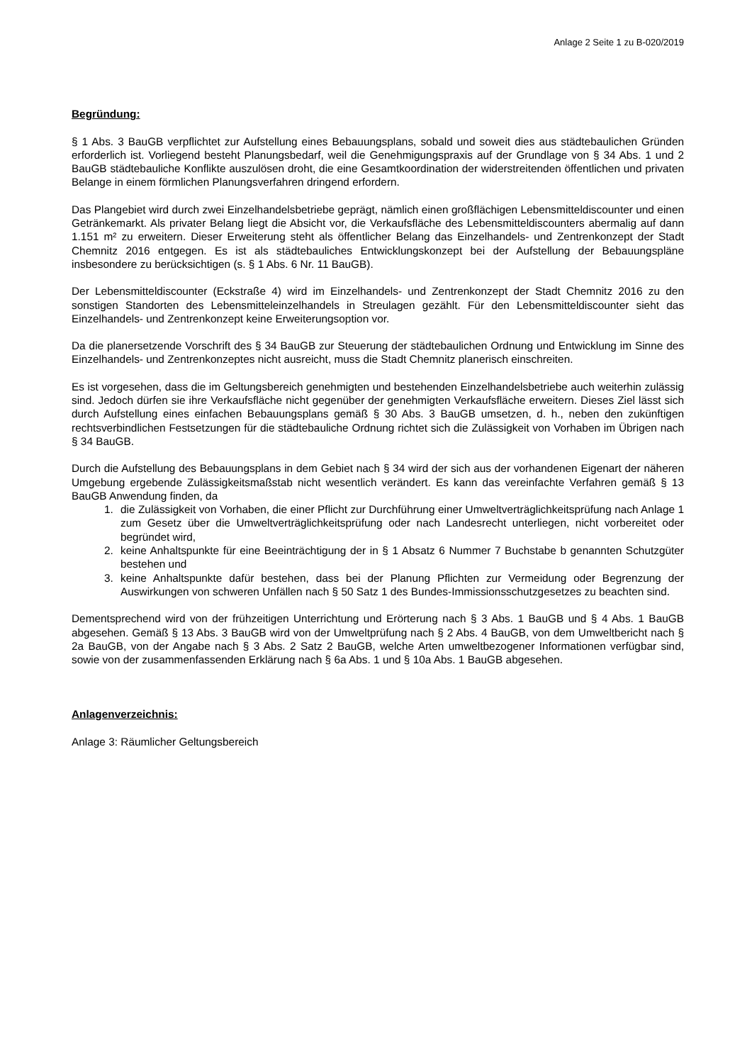Anlage 2 Seite 1 zu B-020/2019
Begründung:
§ 1 Abs. 3 BauGB verpflichtet zur Aufstellung eines Bebauungsplans, sobald und soweit dies aus städtebaulichen Gründen erforderlich ist. Vorliegend besteht Planungsbedarf, weil die Genehmigungspraxis auf der Grundlage von § 34 Abs. 1 und 2 BauGB städtebauliche Konflikte auszulösen droht, die eine Gesamtkoordination der widerstreitenden öffentlichen und privaten Belange in einem förmlichen Planungsverfahren dringend erfordern.
Das Plangebiet wird durch zwei Einzelhandelsbetriebe geprägt, nämlich einen großflächigen Lebensmitteldiscounter und einen Getränkemarkt. Als privater Belang liegt die Absicht vor, die Verkaufsfläche des Lebensmitteldiscounters abermalig auf dann 1.151 m² zu erweitern. Dieser Erweiterung steht als öffentlicher Belang das Einzelhandels- und Zentrenkonzept der Stadt Chemnitz 2016 entgegen. Es ist als städtebauliches Entwicklungskonzept bei der Aufstellung der Bebauungspläne insbesondere zu berücksichtigen (s. § 1 Abs. 6 Nr. 11 BauGB).
Der Lebensmitteldiscounter (Eckstraße 4) wird im Einzelhandels- und Zentrenkonzept der Stadt Chemnitz 2016 zu den sonstigen Standorten des Lebensmitteleinzelhandels in Streulagen gezählt. Für den Lebensmitteldiscounter sieht das Einzelhandels- und Zentrenkonzept keine Erweiterungsoption vor.
Da die planersetzende Vorschrift des § 34 BauGB zur Steuerung der städtebaulichen Ordnung und Entwicklung im Sinne des Einzelhandels- und Zentrenkonzeptes nicht ausreicht, muss die Stadt Chemnitz planerisch einschreiten.
Es ist vorgesehen, dass die im Geltungsbereich genehmigten und bestehenden Einzelhandelsbetriebe auch weiterhin zulässig sind. Jedoch dürfen sie ihre Verkaufsfläche nicht gegenüber der genehmigten Verkaufsfläche erweitern. Dieses Ziel lässt sich durch Aufstellung eines einfachen Bebauungsplans gemäß § 30 Abs. 3 BauGB umsetzen, d. h., neben den zukünftigen rechtsverbindlichen Festsetzungen für die städtebauliche Ordnung richtet sich die Zulässigkeit von Vorhaben im Übrigen nach § 34 BauGB.
Durch die Aufstellung des Bebauungsplans in dem Gebiet nach § 34 wird der sich aus der vorhandenen Eigenart der näheren Umgebung ergebende Zulässigkeitsmaßstab nicht wesentlich verändert. Es kann das vereinfachte Verfahren gemäß § 13 BauGB Anwendung finden, da
1. die Zulässigkeit von Vorhaben, die einer Pflicht zur Durchführung einer Umweltverträglichkeitsprüfung nach Anlage 1 zum Gesetz über die Umweltverträglichkeitsprüfung oder nach Landesrecht unterliegen, nicht vorbereitet oder begründet wird,
2. keine Anhaltspunkte für eine Beeinträchtigung der in § 1 Absatz 6 Nummer 7 Buchstabe b genannten Schutzgüter bestehen und
3. keine Anhaltspunkte dafür bestehen, dass bei der Planung Pflichten zur Vermeidung oder Begrenzung der Auswirkungen von schweren Unfällen nach § 50 Satz 1 des Bundes-Immissionsschutzgesetzes zu beachten sind.
Dementsprechend wird von der frühzeitigen Unterrichtung und Erörterung nach § 3 Abs. 1 BauGB und § 4 Abs. 1 BauGB abgesehen. Gemäß § 13 Abs. 3 BauGB wird von der Umweltprüfung nach § 2 Abs. 4 BauGB, von dem Umweltbericht nach § 2a BauGB, von der Angabe nach § 3 Abs. 2 Satz 2 BauGB, welche Arten umweltbezogener Informationen verfügbar sind, sowie von der zusammenfassenden Erklärung nach § 6a Abs. 1 und § 10a Abs. 1 BauGB abgesehen.
Anlagenverzeichnis:
Anlage 3: Räumlicher Geltungsbereich